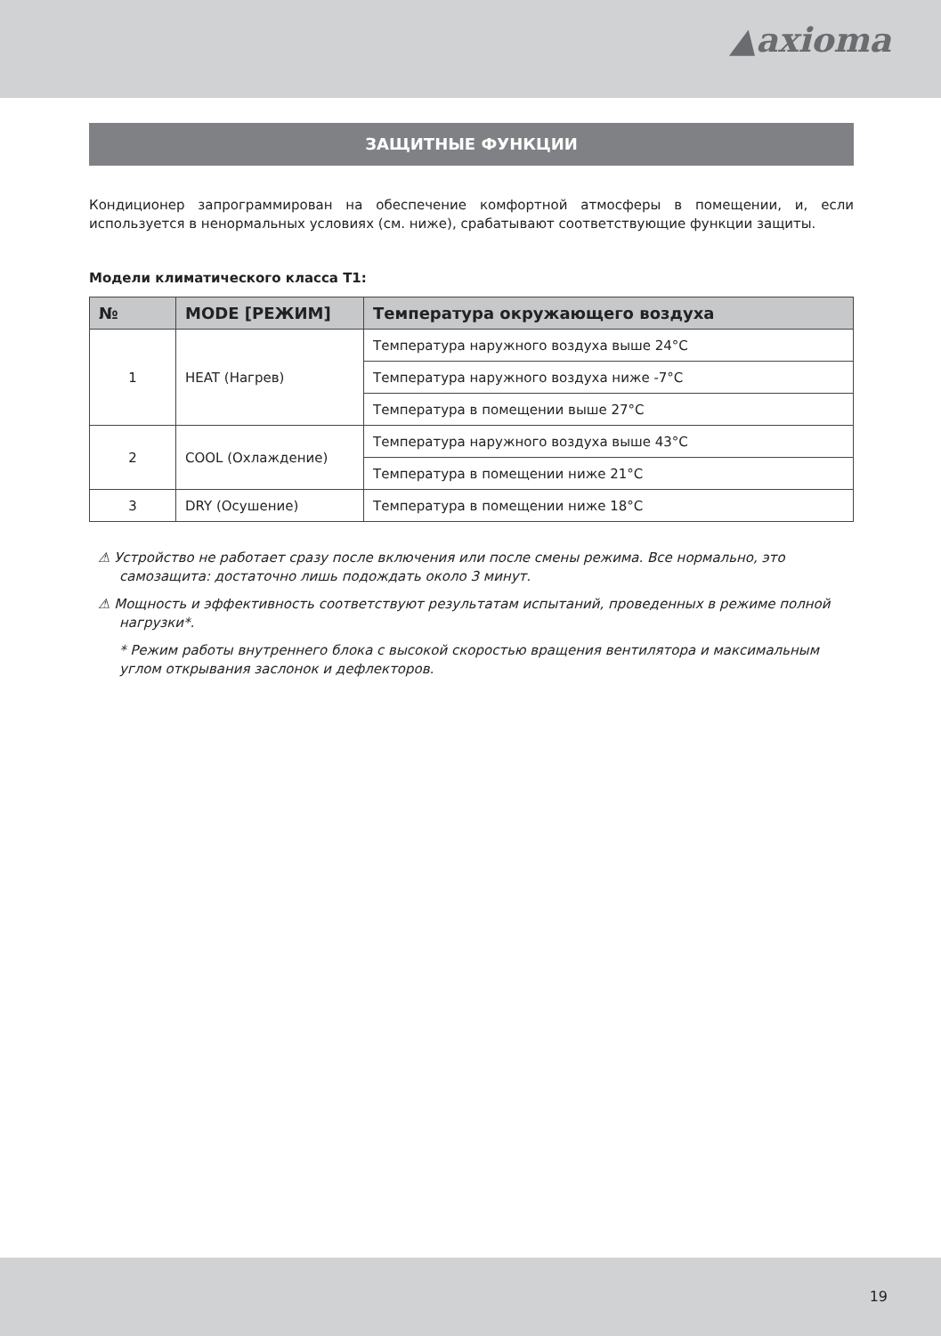▲axioma
ЗАЩИТНЫЕ ФУНКЦИИ
Кондиционер запрограммирован на обеспечение комфортной атмосферы в помещении, и, если используется в ненормальных условиях (см. ниже), срабатывают соответствующие функции защиты.
Модели климатического класса T1:
| № | MODE [РЕЖИМ] | Температура окружающего воздуха |
| --- | --- | --- |
| 1 | HEAT (Нагрев) | Температура наружного воздуха выше 24°C |
| | | Температура наружного воздуха ниже -7°C |
| | | Температура в помещении выше 27°C |
| 2 | COOL (Охлаждение) | Температура наружного воздуха выше 43°C |
| | | Температура в помещении ниже 21°C |
| 3 | DRY (Осушение) | Температура в помещении ниже 18°C |
⚠ Устройство не работает сразу после включения или после смены режима. Все нормально, это самозащита: достаточно лишь подождать около 3 минут.
⚠ Мощность и эффективность соответствуют результатам испытаний, проведенных в режиме полной нагрузки*.
* Режим работы внутреннего блока с высокой скоростью вращения вентилятора и максимальным углом открывания заслонок и дефлекторов.
19